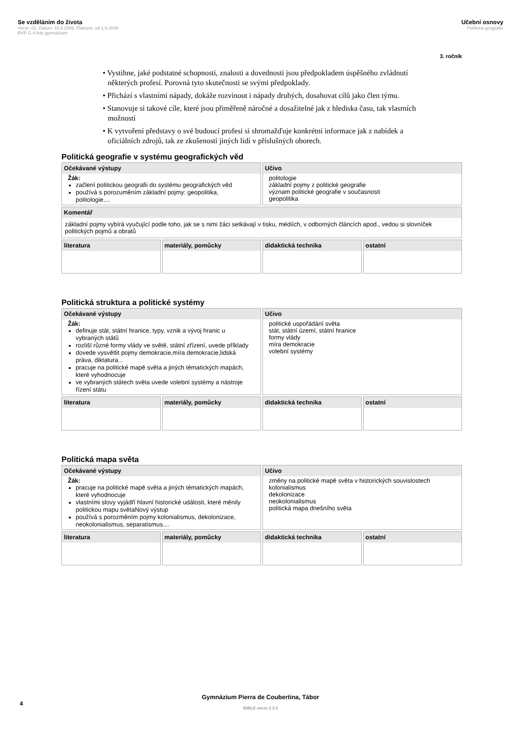Se vzděláním do života
Verze: 01, Datum: 15.6.2009, Platnost: od 1.9.2009
RVP G 4-leté gymnázium
Učební osnovy
Politická geografie
3. ročník
• Vystihne, jaké podstatné schopnosti, znalosti a dovednosti jsou předpokladem úspěšného zvládnutí některých profesí. Porovná tyto skutečnosti se svými předpoklady.
• Přichází s vlastními nápady, dokáže rozvinout i nápady druhých, dosahovat cílů jako člen týmu.
• Stanovuje si takové cíle, které jsou přiměřeně náročné a dosažitelné jak z hlediska času, tak vlasrních možností
• K vytvoření představy o své budoucí profesi si shromažďuje konkrétní informace jak z nabídek a oficiálních zdrojů, tak ze zkušeností jiných lidí v příslušných oborech.
Politická geografie v systému geografických věd
| Očekávané výstupy Žák: začlení politickou geografii do systému geografických věd používá s porozuměním základní pojmy: geopolitika, politologie.... | | Učivo politologie základní pojmy z politické geografie význam politické geografie v současnosti geopolitika | |
| Komentář základní pojmy vybírá vyučující podle toho, jak se s nimi žáci setkávají v tisku, médiích, v odborných článcích apod., vedou si slovníček politických pojmů a obratů | | | |
| literatura | materiály, pomůcky | didaktická technika | ostatní |
Politická struktura a politické systémy
| Očekávané výstupy Žák: definuje stát, státní hranice, typy, vznik a vývoj hranic u vybraných států rozliší různé formy vlády ve světě, státní zřízení, uvede příklady dovede vysvětlit pojmy demokracie,míra demokracie,lidská práva, diktatura... pracuje na politické mapě světa a jiných tématických mapách, které vyhodnocuje ve vybraných státech světa uvede volební systémy a nástroje řízení státu | | Učivo politické uspořádání světa stát, státní území, státní hranice formy vlády míra demokracie volební systémy | |
| literatura | materiály, pomůcky | didaktická technika | ostatní |
Politická mapa světa
| Očekávané výstupy Žák: pracuje na politické mapě světa a jiných tématických mapách, které vyhodnocuje vlastními slovy vyjádří hlavní historické události, které měnily politickou mapu světaNový výstup používá s porozměním pojmy kolonialismus, dekolonizace, neokolonialismus, separatismus.... | | Učivo změny na politické mapě světa v historických souvislostech kolonialismus dekolonizace neokolonialismus politická mapa dnešního světa | |
| literatura | materiály, pomůcky | didaktická technika | ostatní |
4
Gymnázium Pierra de Coubertina, Tábor
SMILE verze 2.3.5